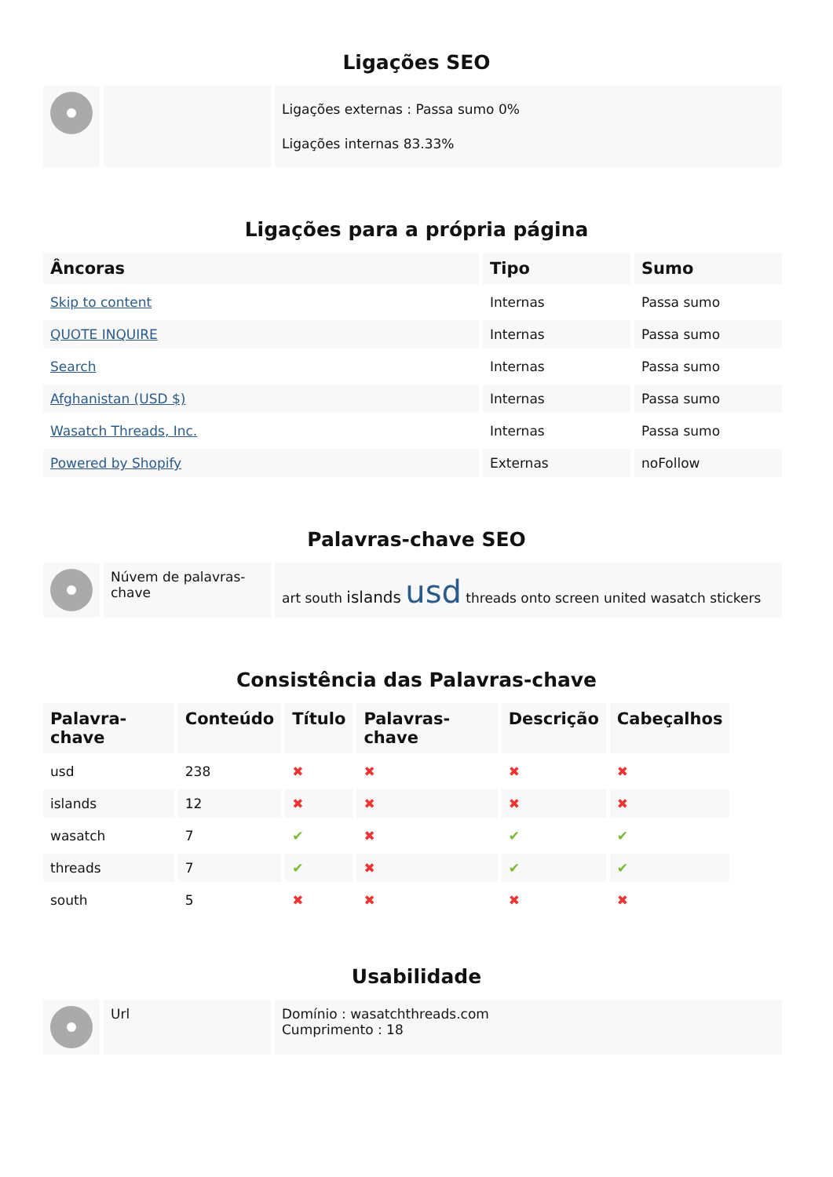Ligações SEO
| | | Ligações externas : Passa sumo 0% Ligações internas 83.33% |
Ligações para a própria página
| Âncoras | Tipo | Sumo |
| --- | --- | --- |
| Skip to content | Internas | Passa sumo |
| QUOTE INQUIRE | Internas | Passa sumo |
| Search | Internas | Passa sumo |
| Afghanistan (USD $) | Internas | Passa sumo |
| Wasatch Threads, Inc. | Internas | Passa sumo |
| Powered by Shopify | Externas | noFollow |
Palavras-chave SEO
| | Núvem de palavras-chave | art south islands usd threads onto screen united wasatch stickers |
Consistência das Palavras-chave
| Palavra-chave | Conteúdo | Título | Palavras-chave | Descrição | Cabeçalhos |
| --- | --- | --- | --- | --- | --- |
| usd | 238 | ✖ | ✖ | ✖ | ✖ |
| islands | 12 | ✖ | ✖ | ✖ | ✖ |
| wasatch | 7 | ✔ | ✖ | ✔ | ✔ |
| threads | 7 | ✔ | ✖ | ✔ | ✔ |
| south | 5 | ✖ | ✖ | ✖ | ✖ |
Usabilidade
| | Url | Domínio : wasatchthreads.com Cumprimento : 18 |